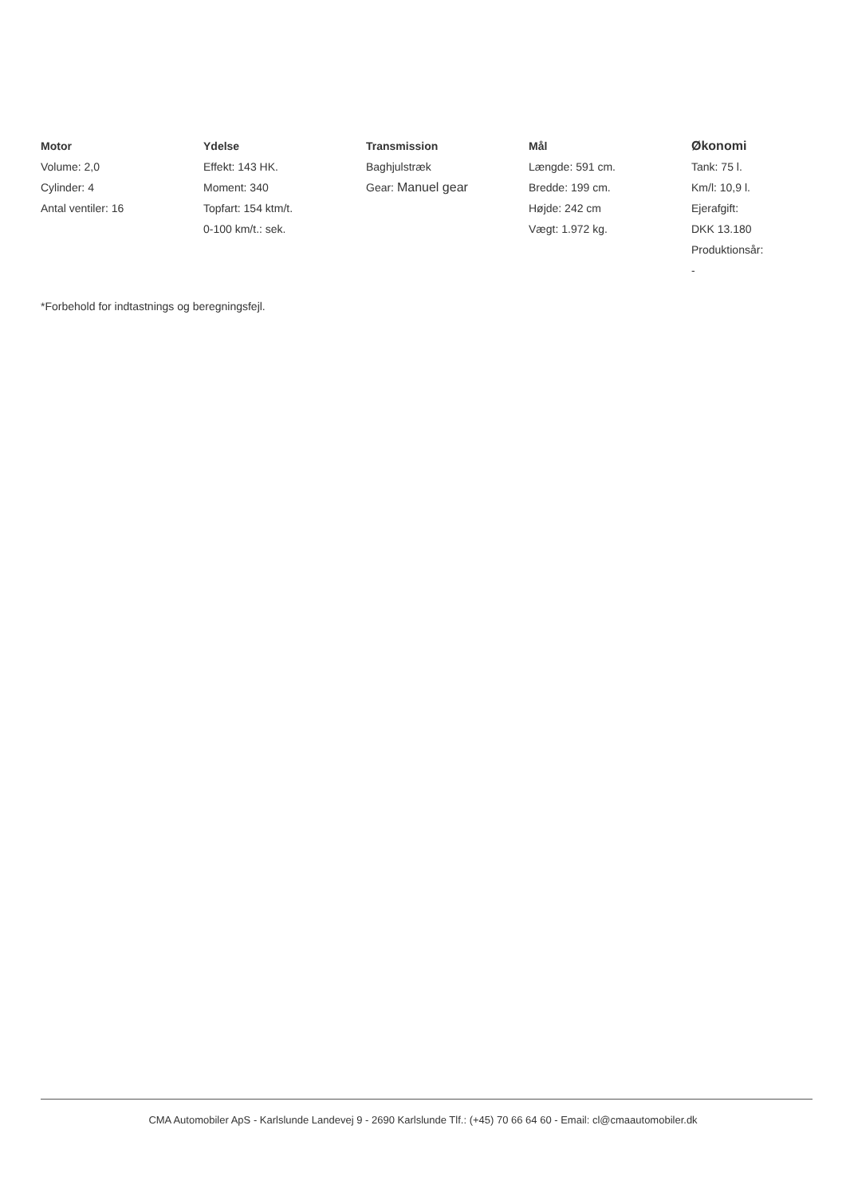Motor
Volume: 2,0
Cylinder: 4
Antal ventiler: 16
Ydelse
Effekt: 143 HK.
Moment: 340
Topfart: 154 ktm/t.
0-100 km/t.: sek.
Transmission
Baghjulstræk
Gear: Manuel gear
Mål
Længde: 591 cm.
Bredde: 199 cm.
Højde: 242 cm
Vægt: 1.972 kg.
Økonomi
Tank: 75 l.
Km/l: 10,9 l.
Ejerafgift:
DKK 13.180
Produktionsår:
-
*Forbehold for indtastnings og beregningsfejl.
CMA Automobiler ApS - Karlslunde Landevej 9 - 2690 Karlslunde Tlf.: (+45) 70 66 64 60 - Email: cl@cmaautomobiler.dk